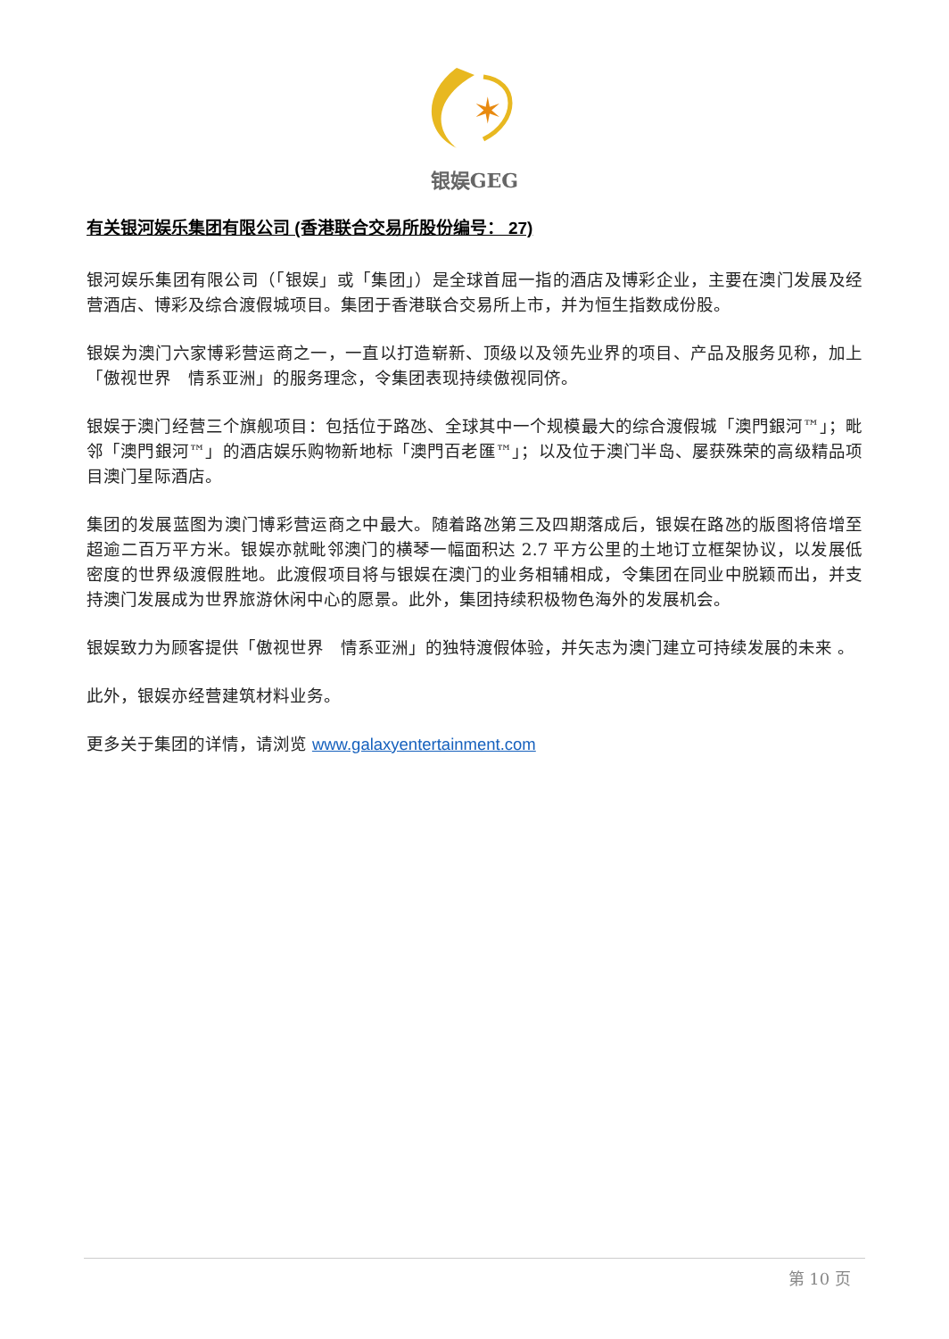✶
银娱GEG
有关银河娱乐集团有限公司 (香港联合交易所股份编号： 27)
银河娱乐集团有限公司（「银娱」或「集团」）是全球首屈一指的酒店及博彩企业，主要在澳门发展及经营酒店、博彩及综合渡假城项目。集团于香港联合交易所上市，并为恒生指数成份股。
银娱为澳门六家博彩营运商之一，一直以打造崭新、顶级以及领先业界的项目、产品及服务见称，加上「傲视世界　情系亚洲」的服务理念，令集团表现持续傲视同侪。
银娱于澳门经营三个旗舰项目：包括位于路氹、全球其中一个规模最大的综合渡假城「澳門銀河™」；毗邻「澳門銀河™」的酒店娱乐购物新地标「澳門百老匯™」；以及位于澳门半岛、屡获殊荣的高级精品项目澳门星际酒店。
集团的发展蓝图为澳门博彩营运商之中最大。随着路氹第三及四期落成后，银娱在路氹的版图将倍增至超逾二百万平方米。银娱亦就毗邻澳门的横琴一幅面积达 2.7 平方公里的土地订立框架协议，以发展低密度的世界级渡假胜地。此渡假项目将与银娱在澳门的业务相辅相成，令集团在同业中脱颖而出，并支持澳门发展成为世界旅游休闲中心的愿景。此外，集团持续积极物色海外的发展机会。
银娱致力为顾客提供「傲视世界　情系亚洲」的独特渡假体验，并矢志为澳门建立可持续发展的未来 。
此外，银娱亦经营建筑材料业务。
更多关于集团的详情，请浏览 www.galaxyentertainment.com
第 10 页